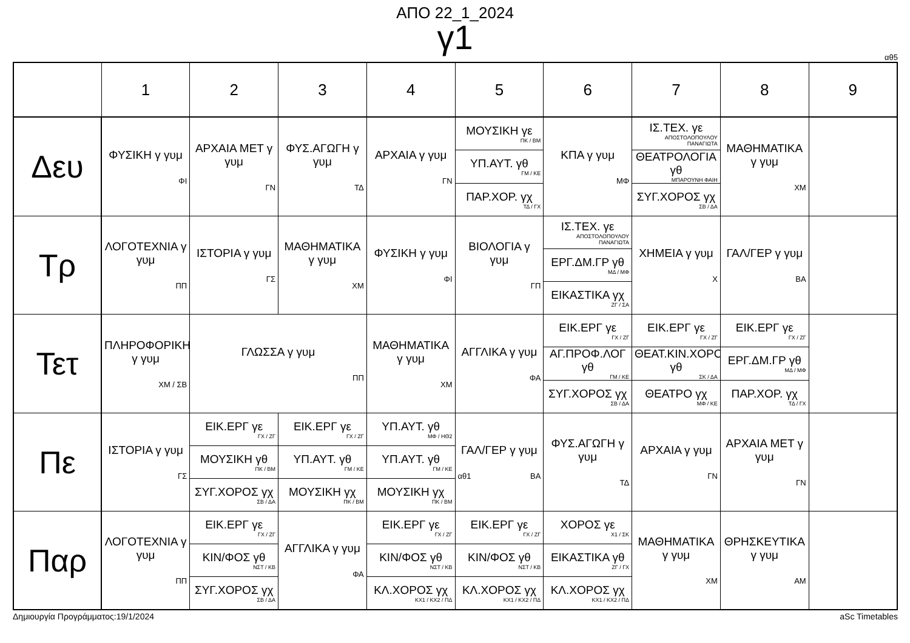ΑΠΟ 22_1_2024
γ1
αθ5
| | 1 | 2 | 3 | 4 | 5 | 6 | 7 | 8 | 9 |
| --- | --- | --- | --- | --- | --- | --- | --- | --- | --- |
| Δευ | ΦΥΣΙΚΗ γ γυμ ΦΙ | ΑΡΧΑΙΑ ΜΕΤ γ γυμ ΓΝ | ΦΥΣ.ΑΓΩΓΗ γ γυμ ΤΔ | ΑΡΧΑΙΑ γ γυμ ΓΝ | ΜΟΥΣΙΚΗ γε ΠΚ / ΒΜ | ΚΠΑ γ γυμ ΜΦ | ΙΣ.ΤΕΧ. γε ΑΠΟΣΤΟΛΟΠΟΥΛΟΥ ΠΑΝΑΓΙΩΤΑ | ΜΑΘΗΜΑΤΙΚΑ γ γυμ ΧΜ | |
| | | | | | ΥΠ.ΑΥΤ. γθ ΓΜ / ΚΕ | | ΘΕΑΤΡΟΛΟΓΙΑ γθ ΜΠΑΡΟΥΝΗ ΦΑΙΗ | | |
| | | | | | ΠΑΡ.ΧΟΡ. γχ ΤΔ / ΓΧ | | ΣΥΓ.ΧΟΡΟΣ γχ ΣΒ / ΔΑ | | |
| Τρ | ΛΟΓΟΤΕΧΝΙΑ γ γυμ ΠΠ | ΙΣΤΟΡΙΑ γ γυμ ΓΣ | ΜΑΘΗΜΑΤΙΚΑ γ γυμ ΧΜ | ΦΥΣΙΚΗ γ γυμ ΦΙ | ΒΙΟΛΟΓΙΑ γ γυμ ΓΠ | ΙΣ.ΤΕΧ. γε ΑΠΟΣΤΟΛΟΠΟΥΛΟΥ ΠΑΝΑΓΙΩΤΑ | ΧΗΜΕΙΑ γ γυμ Χ | ΓΑΛ/ΓΕΡ γ γυμ ΒΑ | |
| | | | | | | ΕΡΓ.ΔΜ.ΓΡ γθ ΜΔ / ΜΦ | | | |
| | | | | | | ΕΙΚΑΣΤΙΚΑ γχ ΖΓ / ΣΑ | | | |
| Τετ | ΠΛΗΡΟΦΟΡΙΚΗ γ γυμ ΧΜ / ΣΒ | ΓΛΩΣΣΑ γ γυμ ΠΠ | | ΜΑΘΗΜΑΤΙΚΑ γ γυμ ΧΜ | ΑΓΓΛΙΚΑ γ γυμ ΦΑ | ΕΙΚ.ΕΡΓ γε ΓΧ / ΖΓ | ΕΙΚ.ΕΡΓ γε ΓΧ / ΖΓ | ΕΙΚ.ΕΡΓ γε ΓΧ / ΖΓ | |
| | | | | | | ΑΓ.ΠΡΟΦ.ΛΟΓ γθ ΓΜ / ΚΕ | ΘΕΑΤ.ΚΙΝ.ΧΟΡΟΣ γθ ΣΚ / ΔΑ | ΕΡΓ.ΔΜ.ΓΡ γθ ΜΔ / ΜΦ | |
| | | | | | | ΣΥΓ.ΧΟΡΟΣ γχ ΣΒ / ΔΑ | ΘΕΑΤΡΟ γχ ΜΦ / ΚΕ | ΠΑΡ.ΧΟΡ. γχ ΤΔ / ΓΧ | |
| Πε | ΙΣΤΟΡΙΑ γ γυμ ΓΣ | ΕΙΚ.ΕΡΓ γε ΓΧ / ΖΓ | ΕΙΚ.ΕΡΓ γε ΓΧ / ΖΓ | ΥΠ.ΑΥΤ. γθ ΜΦ / ΗΘ2 | ΓΑΛ/ΓΕΡ γ γυμ αθ1 ΒΑ | ΦΥΣ.ΑΓΩΓΗ γ γυμ ΤΔ | ΑΡΧΑΙΑ γ γυμ ΓΝ | ΑΡΧΑΙΑ ΜΕΤ γ γυμ ΓΝ | |
| | | ΜΟΥΣΙΚΗ γθ ΠΚ / ΒΜ | ΥΠ.ΑΥΤ. γθ ΓΜ / ΚΕ | ΥΠ.ΑΥΤ. γθ ΓΜ / ΚΕ | | | | | |
| | | ΣΥΓ.ΧΟΡΟΣ γχ ΣΒ / ΔΑ | ΜΟΥΣΙΚΗ γχ ΠΚ / ΒΜ | ΜΟΥΣΙΚΗ γχ ΠΚ / ΒΜ | | | | | |
| Παρ | ΛΟΓΟΤΕΧΝΙΑ γ γυμ ΠΠ | ΕΙΚ.ΕΡΓ γε ΓΧ / ΖΓ | ΑΓΓΛΙΚΑ γ γυμ ΦΑ | ΕΙΚ.ΕΡΓ γε ΓΧ / ΖΓ | ΕΙΚ.ΕΡΓ γε ΓΧ / ΖΓ | ΧΟΡΟΣ γε Χ1 / ΣΚ | ΜΑΘΗΜΑΤΙΚΑ γ γυμ ΧΜ | ΘΡΗΣΚΕΥΤΙΚΑ γ γυμ ΑΜ | |
| | | ΚΙΝ/ΦΟΣ γθ ΝΣΤ / ΚΒ | | ΚΙΝ/ΦΟΣ γθ ΝΣΤ / ΚΒ | ΚΙΝ/ΦΟΣ γθ ΝΣΤ / ΚΒ | ΕΙΚΑΣΤΙΚΑ γθ ΖΓ / ΓΧ | | | |
| | | ΣΥΓ.ΧΟΡΟΣ γχ ΣΒ / ΔΑ | | ΚΛ.ΧΟΡΟΣ γχ ΚΧ1 / ΚΧ2 / ΠΔ | ΚΛ.ΧΟΡΟΣ γχ ΚΧ1 / ΚΧ2 / ΠΔ | ΚΛ.ΧΟΡΟΣ γχ ΚΧ1 / ΚΧ2 / ΠΔ | | | |
Δημιουργία Προγράμματος:19/1/2024 aSc Timetables